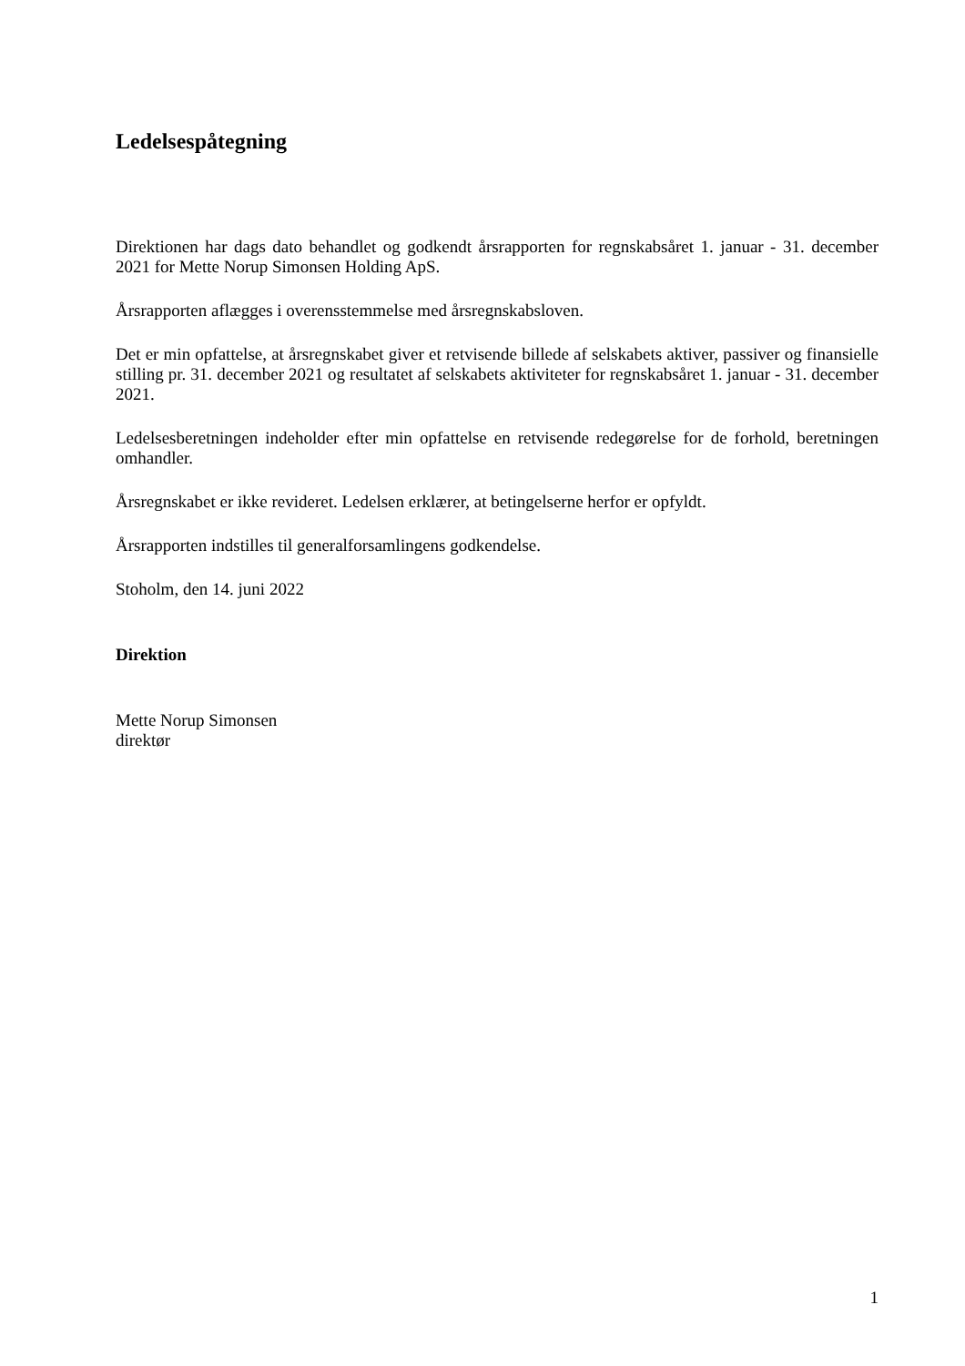Ledelsespåtegning
Direktionen har dags dato behandlet og godkendt årsrapporten for regnskabsåret 1. januar - 31. december 2021 for Mette Norup Simonsen Holding ApS.
Årsrapporten aflægges i overensstemmelse med årsregnskabsloven.
Det er min opfattelse, at årsregnskabet giver et retvisende billede af selskabets aktiver, passiver og finansielle stilling pr. 31. december 2021 og resultatet af selskabets aktiviteter for regnskabs­året 1. januar - 31. december 2021.
Ledelsesberetningen indeholder efter min opfattelse en retvisende redegørelse for de forhold, be­retningen omhandler.
Årsregnskabet er ikke revideret. Ledelsen erklærer, at betingelserne herfor er opfyldt.
Årsrapporten indstilles til generalforsamlingens godkendelse.
Stoholm, den 14. juni 2022
Direktion
Mette Norup Simonsen
direktør
1